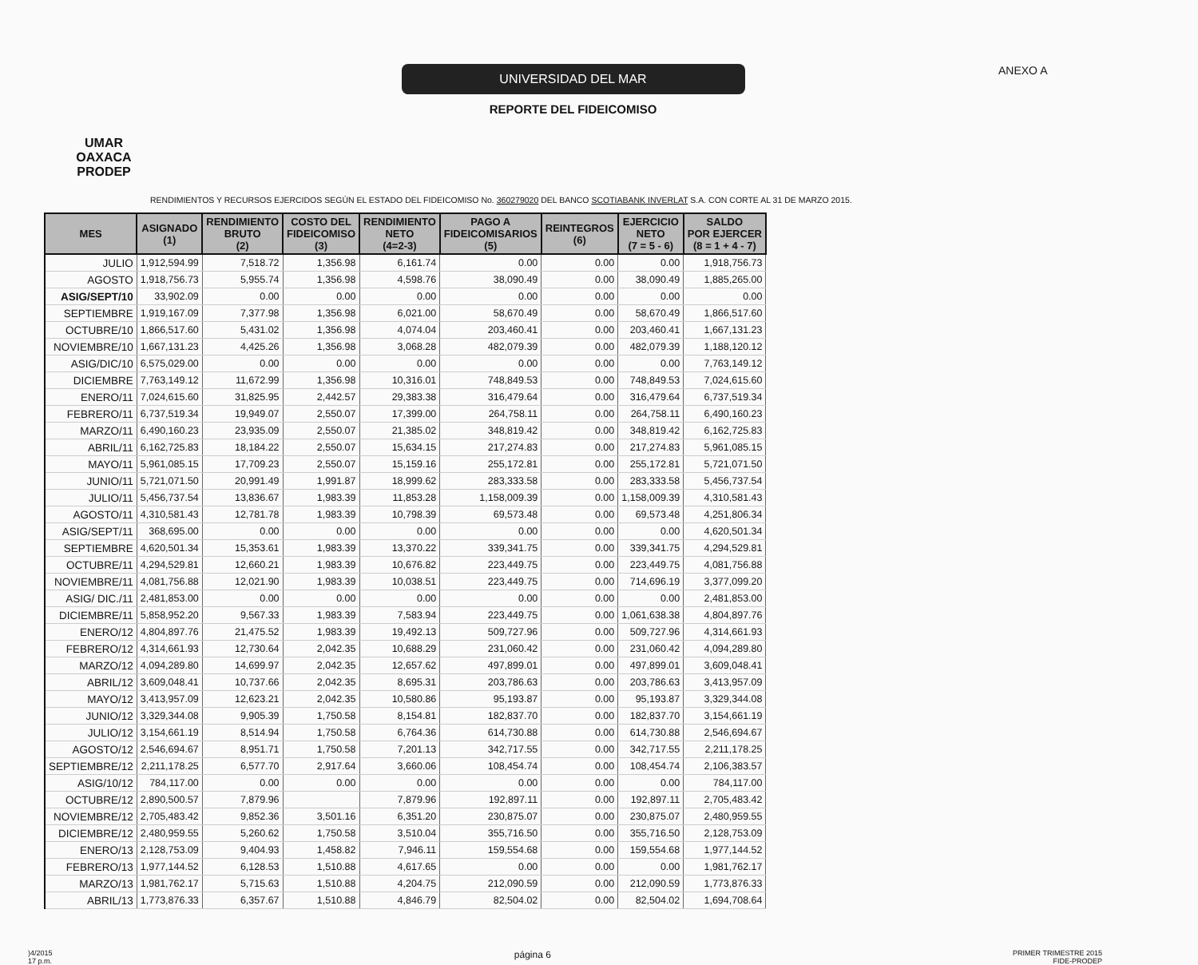UMAR
OAXACA
PRODEP
UNIVERSIDAD DEL MAR
REPORTE DEL FIDEICOMISO
ANEXO A
RENDIMIENTOS Y RECURSOS EJERCIDOS SEGÚN EL ESTADO DEL FIDEICOMISO No. 360279020 DEL BANCO SCOTIABANK INVERLAT S.A. CON CORTE AL 31 DE MARZO 2015.
| MES | ASIGNADO (1) | RENDIMIENTO BRUTO (2) | COSTO DEL FIDEICOMISO (3) | RENDIMIENTO NETO (4=2-3) | PAGO A FIDEICOMISARIOS (5) | REINTEGROS (6) | EJERCICIO NETO (7 = 5 - 6) | SALDO POR EJERCER (8 = 1 + 4 - 7) |
| --- | --- | --- | --- | --- | --- | --- | --- | --- |
| JULIO | 1,912,594.99 | 7,518.72 | 1,356.98 | 6,161.74 | 0.00 | 0.00 | 0.00 | 1,918,756.73 |
| AGOSTO | 1,918,756.73 | 5,955.74 | 1,356.98 | 4,598.76 | 38,090.49 | 0.00 | 38,090.49 | 1,885,265.00 |
| ASIG/SEPT/10 | 33,902.09 | 0.00 | 0.00 | 0.00 | 0.00 | 0.00 | 0.00 | 0.00 |
| SEPTIEMBRE | 1,919,167.09 | 7,377.98 | 1,356.98 | 6,021.00 | 58,670.49 | 0.00 | 58,670.49 | 1,866,517.60 |
| OCTUBRE/10 | 1,866,517.60 | 5,431.02 | 1,356.98 | 4,074.04 | 203,460.41 | 0.00 | 203,460.41 | 1,667,131.23 |
| NOVIEMBRE/10 | 1,667,131.23 | 4,425.26 | 1,356.98 | 3,068.28 | 482,079.39 | 0.00 | 482,079.39 | 1,188,120.12 |
| ASIG/DIC/10 | 6,575,029.00 | 0.00 | 0.00 | 0.00 | 0.00 | 0.00 | 0.00 | 7,763,149.12 |
| DICIEMBRE | 7,763,149.12 | 11,672.99 | 1,356.98 | 10,316.01 | 748,849.53 | 0.00 | 748,849.53 | 7,024,615.60 |
| ENERO/11 | 7,024,615.60 | 31,825.95 | 2,442.57 | 29,383.38 | 316,479.64 | 0.00 | 316,479.64 | 6,737,519.34 |
| FEBRERO/11 | 6,737,519.34 | 19,949.07 | 2,550.07 | 17,399.00 | 264,758.11 | 0.00 | 264,758.11 | 6,490,160.23 |
| MARZO/11 | 6,490,160.23 | 23,935.09 | 2,550.07 | 21,385.02 | 348,819.42 | 0.00 | 348,819.42 | 6,162,725.83 |
| ABRIL/11 | 6,162,725.83 | 18,184.22 | 2,550.07 | 15,634.15 | 217,274.83 | 0.00 | 217,274.83 | 5,961,085.15 |
| MAYO/11 | 5,961,085.15 | 17,709.23 | 2,550.07 | 15,159.16 | 255,172.81 | 0.00 | 255,172.81 | 5,721,071.50 |
| JUNIO/11 | 5,721,071.50 | 20,991.49 | 1,991.87 | 18,999.62 | 283,333.58 | 0.00 | 283,333.58 | 5,456,737.54 |
| JULIO/11 | 5,456,737.54 | 13,836.67 | 1,983.39 | 11,853.28 | 1,158,009.39 | 0.00 | 1,158,009.39 | 4,310,581.43 |
| AGOSTO/11 | 4,310,581.43 | 12,781.78 | 1,983.39 | 10,798.39 | 69,573.48 | 0.00 | 69,573.48 | 4,251,806.34 |
| ASIG/SEPT/11 | 368,695.00 | 0.00 | 0.00 | 0.00 | 0.00 | 0.00 | 0.00 | 4,620,501.34 |
| SEPTIEMBRE | 4,620,501.34 | 15,353.61 | 1,983.39 | 13,370.22 | 339,341.75 | 0.00 | 339,341.75 | 4,294,529.81 |
| OCTUBRE/11 | 4,294,529.81 | 12,660.21 | 1,983.39 | 10,676.82 | 223,449.75 | 0.00 | 223,449.75 | 4,081,756.88 |
| NOVIEMBRE/11 | 4,081,756.88 | 12,021.90 | 1,983.39 | 10,038.51 | 223,449.75 | 0.00 | 714,696.19 | 3,377,099.20 |
| ASIG/ DIC./11 | 2,481,853.00 | 0.00 | 0.00 | 0.00 | 0.00 | 0.00 | 0.00 | 2,481,853.00 |
| DICIEMBRE/11 | 5,858,952.20 | 9,567.33 | 1,983.39 | 7,583.94 | 223,449.75 | 0.00 | 1,061,638.38 | 4,804,897.76 |
| ENERO/12 | 4,804,897.76 | 21,475.52 | 1,983.39 | 19,492.13 | 509,727.96 | 0.00 | 509,727.96 | 4,314,661.93 |
| FEBRERO/12 | 4,314,661.93 | 12,730.64 | 2,042.35 | 10,688.29 | 231,060.42 | 0.00 | 231,060.42 | 4,094,289.80 |
| MARZO/12 | 4,094,289.80 | 14,699.97 | 2,042.35 | 12,657.62 | 497,899.01 | 0.00 | 497,899.01 | 3,609,048.41 |
| ABRIL/12 | 3,609,048.41 | 10,737.66 | 2,042.35 | 8,695.31 | 203,786.63 | 0.00 | 203,786.63 | 3,413,957.09 |
| MAYO/12 | 3,413,957.09 | 12,623.21 | 2,042.35 | 10,580.86 | 95,193.87 | 0.00 | 95,193.87 | 3,329,344.08 |
| JUNIO/12 | 3,329,344.08 | 9,905.39 | 1,750.58 | 8,154.81 | 182,837.70 | 0.00 | 182,837.70 | 3,154,661.19 |
| JULIO/12 | 3,154,661.19 | 8,514.94 | 1,750.58 | 6,764.36 | 614,730.88 | 0.00 | 614,730.88 | 2,546,694.67 |
| AGOSTO/12 | 2,546,694.67 | 8,951.71 | 1,750.58 | 7,201.13 | 342,717.55 | 0.00 | 342,717.55 | 2,211,178.25 |
| SEPTIEMBRE/12 | 2,211,178.25 | 6,577.70 | 2,917.64 | 3,660.06 | 108,454.74 | 0.00 | 108,454.74 | 2,106,383.57 |
| ASIG/10/12 | 784,117.00 | 0.00 | 0.00 | 0.00 | 0.00 | 0.00 | 0.00 | 784,117.00 |
| OCTUBRE/12 | 2,890,500.57 | 7,879.96 | | 7,879.96 | 192,897.11 | 0.00 | 192,897.11 | 2,705,483.42 |
| NOVIEMBRE/12 | 2,705,483.42 | 9,852.36 | 3,501.16 | 6,351.20 | 230,875.07 | 0.00 | 230,875.07 | 2,480,959.55 |
| DICIEMBRE/12 | 2,480,959.55 | 5,260.62 | 1,750.58 | 3,510.04 | 355,716.50 | 0.00 | 355,716.50 | 2,128,753.09 |
| ENERO/13 | 2,128,753.09 | 9,404.93 | 1,458.82 | 7,946.11 | 159,554.68 | 0.00 | 159,554.68 | 1,977,144.52 |
| FEBRERO/13 | 1,977,144.52 | 6,128.53 | 1,510.88 | 4,617.65 | 0.00 | 0.00 | 0.00 | 1,981,762.17 |
| MARZO/13 | 1,981,762.17 | 5,715.63 | 1,510.88 | 4,204.75 | 212,090.59 | 0.00 | 212,090.59 | 1,773,876.33 |
| ABRIL/13 | 1,773,876.33 | 6,357.67 | 1,510.88 | 4,846.79 | 82,504.02 | 0.00 | 82,504.02 | 1,694,708.64 |
)4/2015
17 p.m.
página 6
PRIMER TRIMESTRE 2015
FIDE-PRODEP